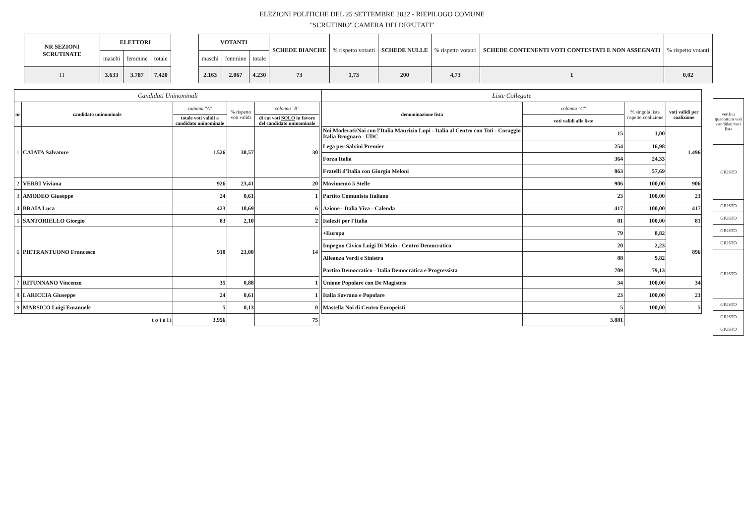ELEZIONI POLITICHE DEL 25 SETTEMBRE 2022 - RIEPILOGO COMUNE
"SCRUTINIO" CAMERA DEI DEPUTATI"
| NR SEZIONI SCRUTINATE | ELETTORI | | |
| --- | --- | --- | --- |
| | maschi | femmine | totale |
| 11 | 3.633 | 3.787 | 7.420 |
| VOTANTI | | | SCHEDE BIANCHE | % rispetto votanti | SCHEDE NULLE | % rispetto votanti | SCHEDE CONTENENTI VOTI CONTESTATI E NON ASSEGNATI | % rispetto votanti |
| --- | --- | --- | --- | --- | --- | --- | --- | --- |
| maschi | femmine | totale | | | | | | |
| 2.163 | 2.067 | 4.230 | 73 | 1,73 | 200 | 4,73 | 1 | 0,02 |
| Candidati Uninominali | | | | | | Liste Collegate | | | |
| --- | --- | --- | --- | --- | --- | --- | --- | --- | --- |
| nr | candidato uninominale | colonna "A" | % rispetto voti validi | colonna "B" | | denominazione lista | colonna "C" | % singola lista rispetto coalizione | voti validi per coalizione |
| | | totale voti validi a candidato uninominale | | di cui voti SOLO in favore del candidato uninominale | | | voti validi alle liste | | |
| 1 | CAIATA Salvatore | 1.526 | 38,57 | 30 | | Noi Moderati/Noi con l'Italia Maurizio Lupi - Italia al Centro con Toti - Coraggio Italia Brugnaro - UDC | 15 | 1,00 | 1.496 |
| | | | | | | Lega per Salvini Premier | 254 | 16,98 | |
| | | | | | | Forza Italia | 364 | 24,33 | |
| | | | | | | Fratelli d'Italia con Giorgia Meloni | 863 | 57,69 | |
| 2 | VERRI Viviana | 926 | 23,41 | 20 | | Movimento 5 Stelle | 906 | 100,00 | 906 |
| 3 | AMODEO Giuseppe | 24 | 0,61 | 1 | | Partito Comunista Italiano | 23 | 100,00 | 23 |
| 4 | BRAIA Luca | 423 | 10,69 | 6 | | Azione - Italia Viva - Calenda | 417 | 100,00 | 417 |
| 5 | SANTORIELLO Giorgio | 83 | 2,10 | 2 | | Italexit per l'Italia | 81 | 100,00 | 81 |
| 6 | PIETRANTUONO Francesco | 910 | 23,00 | 14 | | +Europa | 79 | 8,82 | 896 |
| | | | | | | Impegno Civico Luigi Di Maio - Centro Democratico | 20 | 2,23 | |
| | | | | | | Alleanza Verdi e Sinistra | 88 | 9,82 | |
| | | | | | | Partito Democratico - Italia Democratica e Progressista | 709 | 79,13 | |
| 7 | RITUNNANO Vincenzo | 35 | 0,88 | 1 | | Unione Popolare con De Magistris | 34 | 100,00 | 34 |
| 8 | LARICCIA Giuseppe | 24 | 0,61 | 1 | | Italia Sovrana e Popolare | 23 | 100,00 | 23 |
| 9 | MARSICO Luigi Emanuele | 5 | 0,13 | 0 | | Mastella Noi di Centro Europeisti | 5 | 100,00 | 5 |
| | t o t a l i | 3.956 | | 75 | | | 3.881 | | |
| verifica quadratura voti candidati/voti lista |
| --- |
| GIUSTO |
| GIUSTO |
| GIUSTO |
| GIUSTO |
| GIUSTO |
| GIUSTO |
| GIUSTO |
| GIUSTO |
| GIUSTO |